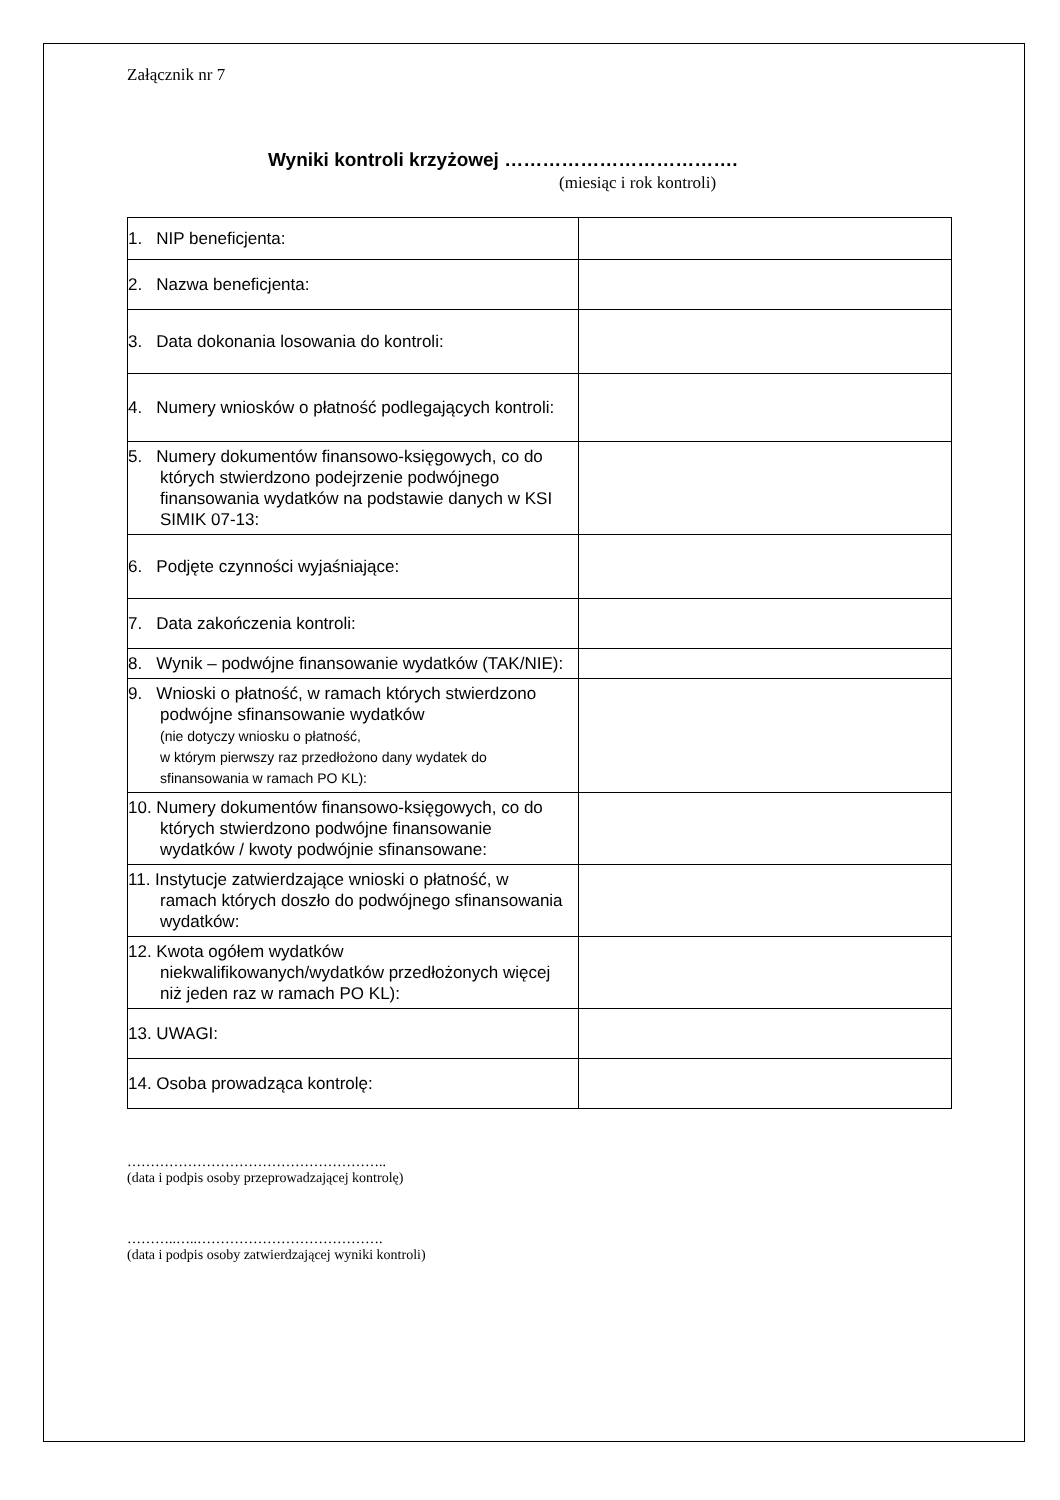Załącznik nr 7
Wyniki kontroli krzyżowej ……………………………….
(miesiąc i rok kontroli)
| 1. NIP beneficjenta: | |
| 2. Nazwa beneficjenta: | |
| 3. Data dokonania losowania do kontroli: | |
| 4. Numery wniosków o płatność podlegających kontroli: | |
| 5. Numery dokumentów finansowo-księgowych, co do których stwierdzono podejrzenie podwójnego finansowania wydatków na podstawie danych w KSI SIMIK 07-13: | |
| 6. Podjęte czynności wyjaśniające: | |
| 7. Data zakończenia kontroli: | |
| 8. Wynik – podwójne finansowanie wydatków (TAK/NIE): | |
| 9. Wnioski o płatność, w ramach których stwierdzono podwójne sfinansowanie wydatków (nie dotyczy wniosku o płatność, w którym pierwszy raz przedłożono dany wydatek do sfinansowania w ramach PO KL): | |
| 10. Numery dokumentów finansowo-księgowych, co do których stwierdzono podwójne finansowanie wydatków / kwoty podwójnie sfinansowane: | |
| 11. Instytucje zatwierdzające wnioski o płatność, w ramach których doszło do podwójnego sfinansowania wydatków: | |
| 12. Kwota ogółem wydatków niekwalifikowanych/wydatków przedłożonych więcej niż jeden raz w ramach PO KL): | |
| 13. UWAGI: | |
| 14. Osoba prowadząca kontrolę: | |
………………………………………………..
(data i podpis osoby przeprowadzającej kontrolę)
………..…..………………………………….
(data i podpis osoby zatwierdzającej wyniki kontroli)